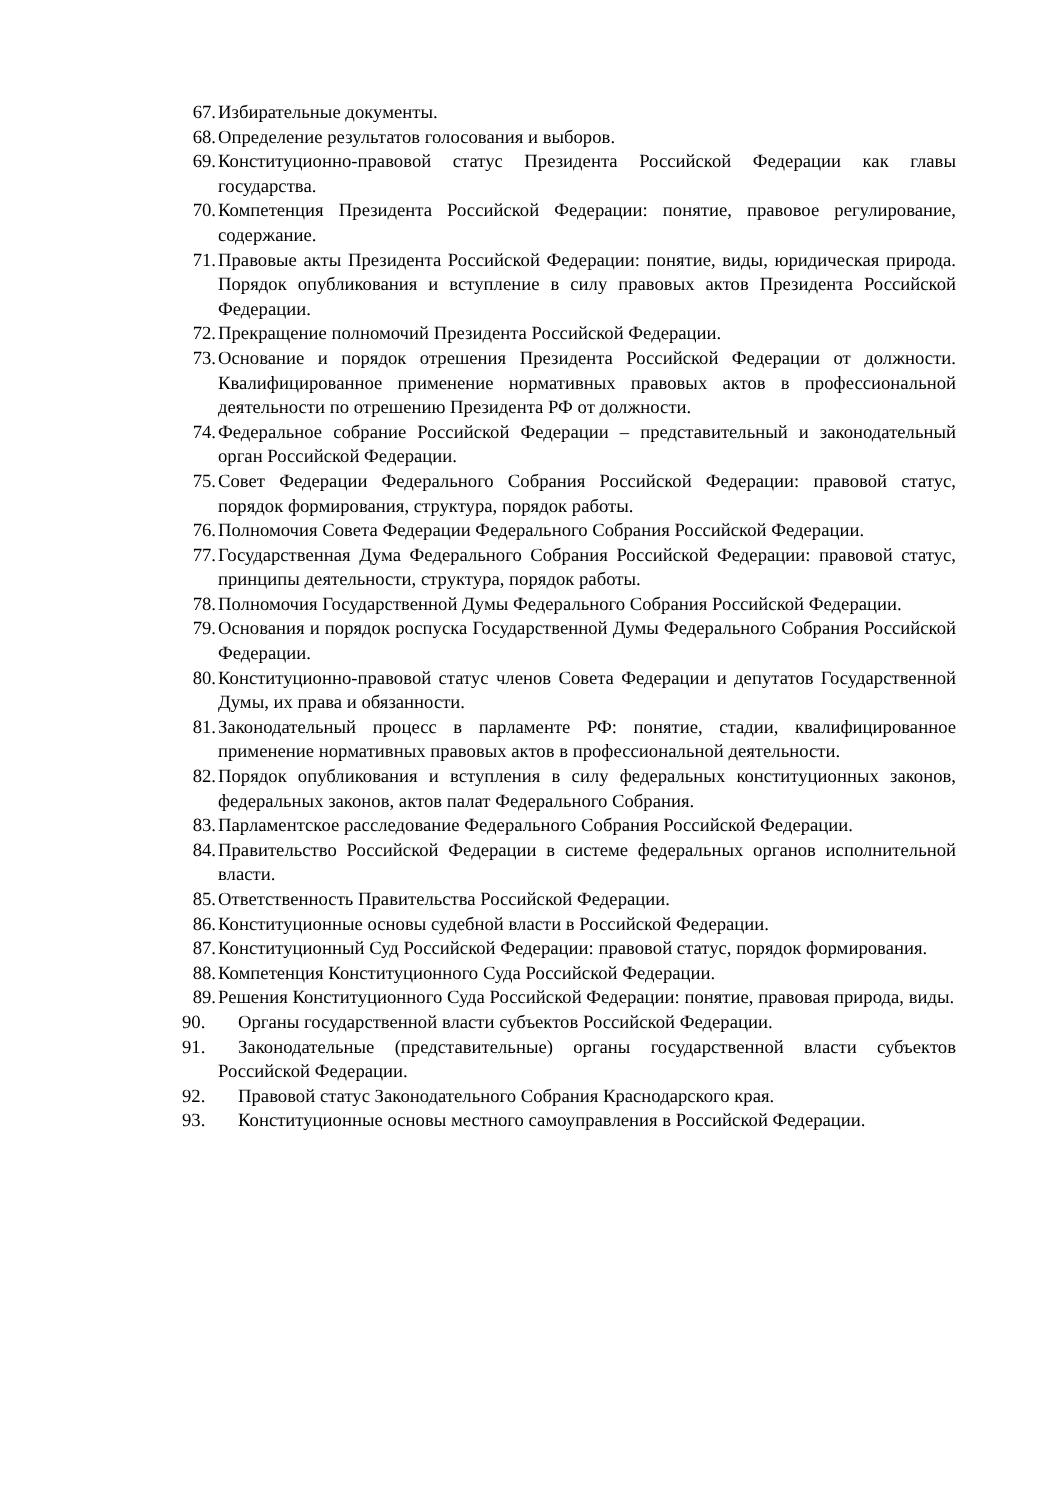67. Избирательные документы.
68. Определение результатов голосования и выборов.
69. Конституционно-правовой статус Президента Российской Федерации как главы государства.
70. Компетенция Президента Российской Федерации: понятие, правовое регулирование, содержание.
71. Правовые акты Президента Российской Федерации: понятие, виды, юридическая природа. Порядок опубликования и вступление в силу правовых актов Президента Российской Федерации.
72. Прекращение полномочий Президента Российской Федерации.
73. Основание и порядок отрешения Президента Российской Федерации от должности. Квалифицированное применение нормативных правовых актов в профессиональной деятельности по отрешению Президента РФ от должности.
74. Федеральное собрание Российской Федерации – представительный и законодательный орган Российской Федерации.
75. Совет Федерации Федерального Собрания Российской Федерации: правовой статус, порядок формирования, структура, порядок работы.
76. Полномочия Совета Федерации Федерального Собрания Российской Федерации.
77. Государственная Дума Федерального Собрания Российской Федерации: правовой статус, принципы деятельности, структура, порядок работы.
78. Полномочия Государственной Думы Федерального Собрания Российской Федерации.
79. Основания и порядок роспуска Государственной Думы Федерального Собрания Российской Федерации.
80. Конституционно-правовой статус членов Совета Федерации и депутатов Государственной Думы, их права и обязанности.
81. Законодательный процесс в парламенте РФ: понятие, стадии, квалифицированное применение нормативных правовых актов в профессиональной деятельности.
82. Порядок опубликования и вступления в силу федеральных конституционных законов, федеральных законов, актов палат Федерального Собрания.
83. Парламентское расследование Федерального Собрания Российской Федерации.
84. Правительство Российской Федерации в системе федеральных органов исполнительной власти.
85. Ответственность Правительства Российской Федерации.
86. Конституционные основы судебной власти в Российской Федерации.
87. Конституционный Суд Российской Федерации: правовой статус, порядок формирования.
88. Компетенция Конституционного Суда Российской Федерации.
89. Решения Конституционного Суда Российской Федерации: понятие, правовая природа, виды.
90. Органы государственной власти субъектов Российской Федерации.
91. Законодательные (представительные) органы государственной власти субъектов Российской Федерации.
92. Правовой статус Законодательного Собрания Краснодарского края.
93. Конституционные основы местного самоуправления в Российской Федерации.